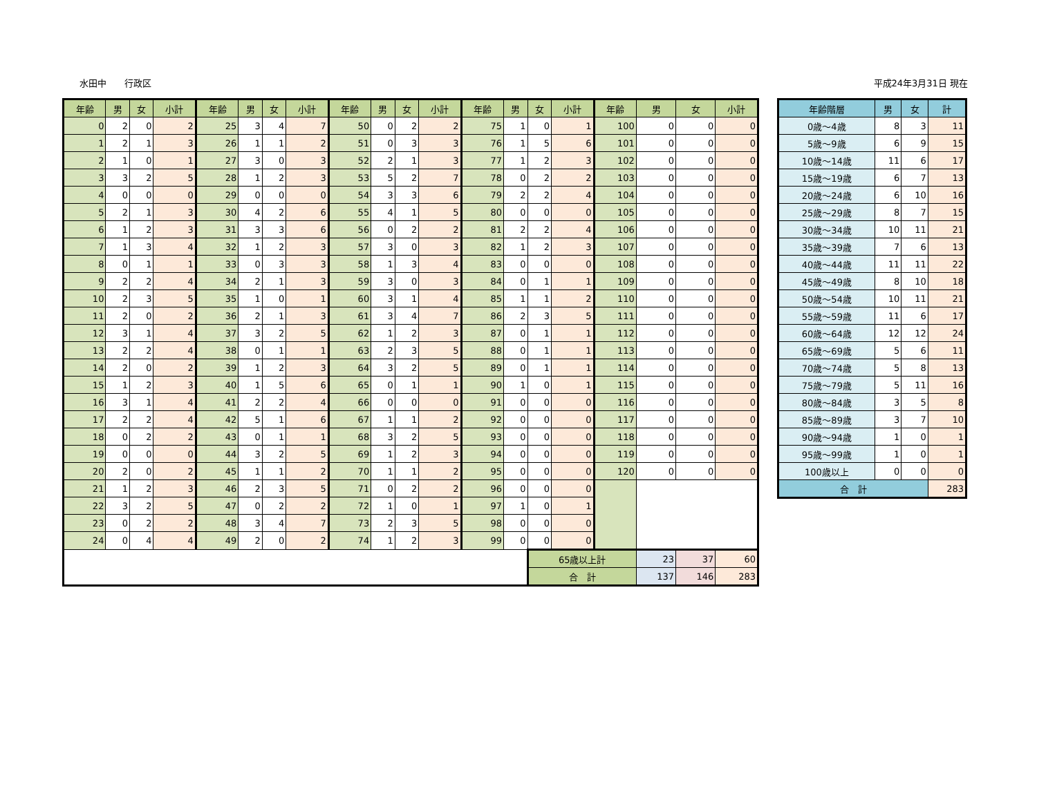水田中　　行政区 平成24年3月31日 現在
| 年齢 | 男 | 女 | 小計 | 年齢 | 男 | 女 | 小計 | 年齢 | 男 | 女 | 小計 | 年齢 | 男 | 女 | 小計 | 年齢 | 男 | 女 | 小計 |
| --- | --- | --- | --- | --- | --- | --- | --- | --- | --- | --- | --- | --- | --- | --- | --- | --- | --- | --- | --- |
| 0 | 2 | 0 | 2 | 25 | 3 | 4 | 7 | 50 | 0 | 2 | 2 | 75 | 1 | 0 | 1 | 100 | 0 | 0 | 0 |
| 1 | 2 | 1 | 3 | 26 | 1 | 1 | 2 | 51 | 0 | 3 | 3 | 76 | 1 | 5 | 6 | 101 | 0 | 0 | 0 |
| 2 | 1 | 0 | 1 | 27 | 3 | 0 | 3 | 52 | 2 | 1 | 3 | 77 | 1 | 2 | 3 | 102 | 0 | 0 | 0 |
| 3 | 3 | 2 | 5 | 28 | 1 | 2 | 3 | 53 | 5 | 2 | 7 | 78 | 0 | 2 | 2 | 103 | 0 | 0 | 0 |
| 4 | 0 | 0 | 0 | 29 | 0 | 0 | 0 | 54 | 3 | 3 | 6 | 79 | 2 | 2 | 4 | 104 | 0 | 0 | 0 |
| 5 | 2 | 1 | 3 | 30 | 4 | 2 | 6 | 55 | 4 | 1 | 5 | 80 | 0 | 0 | 0 | 105 | 0 | 0 | 0 |
| 6 | 1 | 2 | 3 | 31 | 3 | 3 | 6 | 56 | 0 | 2 | 2 | 81 | 2 | 2 | 4 | 106 | 0 | 0 | 0 |
| 7 | 1 | 3 | 4 | 32 | 1 | 2 | 3 | 57 | 3 | 0 | 3 | 82 | 1 | 2 | 3 | 107 | 0 | 0 | 0 |
| 8 | 0 | 1 | 1 | 33 | 0 | 3 | 3 | 58 | 1 | 3 | 4 | 83 | 0 | 0 | 0 | 108 | 0 | 0 | 0 |
| 9 | 2 | 2 | 4 | 34 | 2 | 1 | 3 | 59 | 3 | 0 | 3 | 84 | 0 | 1 | 1 | 109 | 0 | 0 | 0 |
| 10 | 2 | 3 | 5 | 35 | 1 | 0 | 1 | 60 | 3 | 1 | 4 | 85 | 1 | 1 | 2 | 110 | 0 | 0 | 0 |
| 11 | 2 | 0 | 2 | 36 | 2 | 1 | 3 | 61 | 3 | 4 | 7 | 86 | 2 | 3 | 5 | 111 | 0 | 0 | 0 |
| 12 | 3 | 1 | 4 | 37 | 3 | 2 | 5 | 62 | 1 | 2 | 3 | 87 | 0 | 1 | 1 | 112 | 0 | 0 | 0 |
| 13 | 2 | 2 | 4 | 38 | 0 | 1 | 1 | 63 | 2 | 3 | 5 | 88 | 0 | 1 | 1 | 113 | 0 | 0 | 0 |
| 14 | 2 | 0 | 2 | 39 | 1 | 2 | 3 | 64 | 3 | 2 | 5 | 89 | 0 | 1 | 1 | 114 | 0 | 0 | 0 |
| 15 | 1 | 2 | 3 | 40 | 1 | 5 | 6 | 65 | 0 | 1 | 1 | 90 | 1 | 0 | 1 | 115 | 0 | 0 | 0 |
| 16 | 3 | 1 | 4 | 41 | 2 | 2 | 4 | 66 | 0 | 0 | 0 | 91 | 0 | 0 | 0 | 116 | 0 | 0 | 0 |
| 17 | 2 | 2 | 4 | 42 | 5 | 1 | 6 | 67 | 1 | 1 | 2 | 92 | 0 | 0 | 0 | 117 | 0 | 0 | 0 |
| 18 | 0 | 2 | 2 | 43 | 0 | 1 | 1 | 68 | 3 | 2 | 5 | 93 | 0 | 0 | 0 | 118 | 0 | 0 | 0 |
| 19 | 0 | 0 | 0 | 44 | 3 | 2 | 5 | 69 | 1 | 2 | 3 | 94 | 0 | 0 | 0 | 119 | 0 | 0 | 0 |
| 20 | 2 | 0 | 2 | 45 | 1 | 1 | 2 | 70 | 1 | 1 | 2 | 95 | 0 | 0 | 0 | 120 | 0 | 0 | 0 |
| 21 | 1 | 2 | 3 | 46 | 2 | 3 | 5 | 71 | 0 | 2 | 2 | 96 | 0 | 0 | 0 | | | | |
| 22 | 3 | 2 | 5 | 47 | 0 | 2 | 2 | 72 | 1 | 0 | 1 | 97 | 1 | 0 | 1 | | | | |
| 23 | 0 | 2 | 2 | 48 | 3 | 4 | 7 | 73 | 2 | 3 | 5 | 98 | 0 | 0 | 0 | | | | |
| 24 | 0 | 4 | 4 | 49 | 2 | 0 | 2 | 74 | 1 | 2 | 3 | 99 | 0 | 0 | 0 | | | | |
| | | | | | | | | | | | | | | 65歳以上計 | | | 23 | 37 | 60 |
| | | | | | | | | | | | | | | 合 計 | | | 137 | 146 | 283 |
| 年齢階層 | 男 | 女 | 計 |
| --- | --- | --- | --- |
| 0歳～4歳 | 8 | 3 | 11 |
| 5歳～9歳 | 6 | 9 | 15 |
| 10歳～14歳 | 11 | 6 | 17 |
| 15歳～19歳 | 6 | 7 | 13 |
| 20歳～24歳 | 6 | 10 | 16 |
| 25歳～29歳 | 8 | 7 | 15 |
| 30歳～34歳 | 10 | 11 | 21 |
| 35歳～39歳 | 7 | 6 | 13 |
| 40歳～44歳 | 11 | 11 | 22 |
| 45歳～49歳 | 8 | 10 | 18 |
| 50歳～54歳 | 10 | 11 | 21 |
| 55歳～59歳 | 11 | 6 | 17 |
| 60歳～64歳 | 12 | 12 | 24 |
| 65歳～69歳 | 5 | 6 | 11 |
| 70歳～74歳 | 5 | 8 | 13 |
| 75歳～79歳 | 5 | 11 | 16 |
| 80歳～84歳 | 3 | 5 | 8 |
| 85歳～89歳 | 3 | 7 | 10 |
| 90歳～94歳 | 1 | 0 | 1 |
| 95歳～99歳 | 1 | 0 | 1 |
| 100歳以上 | 0 | 0 | 0 |
| 合 計 | | | 283 |